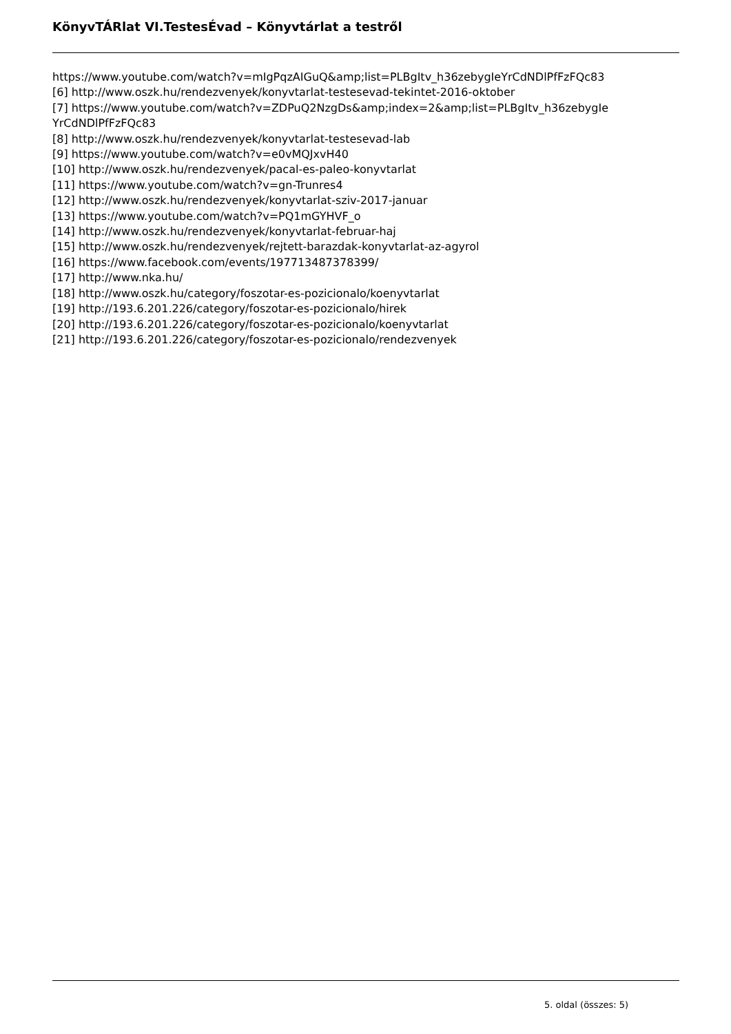KönyvTÁRlat VI.TestesÉvad – Könyvtárlat a testről
https://www.youtube.com/watch?v=mIgPqzAIGuQ&amp;list=PLBgItv_h36zebygIeYrCdNDlPfFzFQc83
[6] http://www.oszk.hu/rendezvenyek/konyvtarlat-testesevad-tekintet-2016-oktober
[7] https://www.youtube.com/watch?v=ZDPuQ2NzgDs&amp;index=2&amp;list=PLBgItv_h36zebygIe YrCdNDlPfFzFQc83
[8] http://www.oszk.hu/rendezvenyek/konyvtarlat-testesevad-lab
[9] https://www.youtube.com/watch?v=e0vMQJxvH40
[10] http://www.oszk.hu/rendezvenyek/pacal-es-paleo-konyvtarlat
[11] https://www.youtube.com/watch?v=gn-Trunres4
[12] http://www.oszk.hu/rendezvenyek/konyvtarlat-sziv-2017-januar
[13] https://www.youtube.com/watch?v=PQ1mGYHVF_o
[14] http://www.oszk.hu/rendezvenyek/konyvtarlat-februar-haj
[15] http://www.oszk.hu/rendezvenyek/rejtett-barazdak-konyvtarlat-az-agyrol
[16] https://www.facebook.com/events/197713487378399/
[17] http://www.nka.hu/
[18] http://www.oszk.hu/category/foszotar-es-pozicionalo/koenyvtarlat
[19] http://193.6.201.226/category/foszotar-es-pozicionalo/hirek
[20] http://193.6.201.226/category/foszotar-es-pozicionalo/koenyvtarlat
[21] http://193.6.201.226/category/foszotar-es-pozicionalo/rendezvenyek
5. oldal (összes: 5)